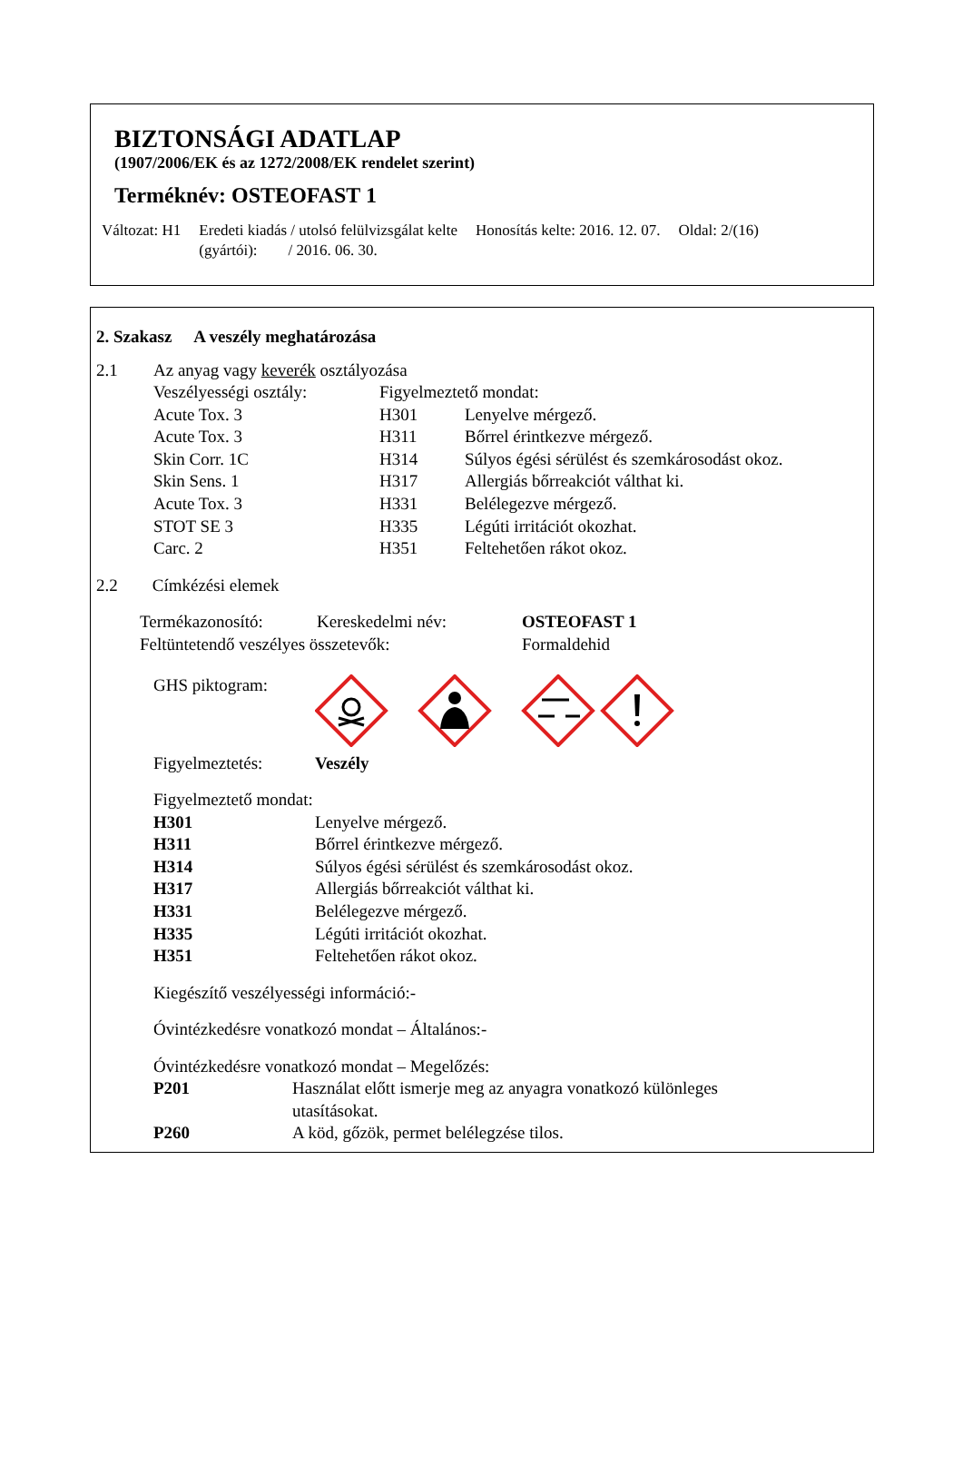BIZTONSÁGI ADATLAP
(1907/2006/EK és az 1272/2008/EK rendelet szerint)
Terméknév: OSTEOFAST 1
Változat: H1 Eredeti kiadás / utolsó felülvizsgálat kelte
(gyártói): / 2016. 06. 30. Honosítás kelte: 2016. 12. 07. Oldal: 2/(16)
2. Szakasz A veszély meghatározása
| 2.1 | Az anyag vagy keverék osztályozása | | |
| | Veszélyességi osztály: | Figyelmeztető mondat: | |
| | Acute Tox. 3 | H301 | Lenyelve mérgező. |
| | Acute Tox. 3 | H311 | Bőrrel érintkezve mérgező. |
| | Skin Corr. 1C | H314 | Súlyos égési sérülést és szemkárosodást okoz. |
| | Skin Sens. 1 | H317 | Allergiás bőrreakciót válthat ki. |
| | Acute Tox. 3 | H331 | Belélegezve mérgező. |
| | STOT SE 3 | H335 | Légúti irritációt okozhat. |
| | Carc. 2 | H351 | Feltehetően rákot okoz. |
2.2 Címkézési elemek
| Termékazonosító: | Kereskedelmi név: | OSTEOFAST 1 |
| Feltüntetendő veszélyes összetevők: | | Formaldehid |
GHS piktogram:
Figyelmeztetés: Veszély
Figyelmeztető mondat:
| H301 | Lenyelve mérgező. |
| H311 | Bőrrel érintkezve mérgező. |
| H314 | Súlyos égési sérülést és szemkárosodást okoz. |
| H317 | Allergiás bőrreakciót válthat ki. |
| H331 | Belélegezve mérgező. |
| H335 | Légúti irritációt okozhat. |
| H351 | Feltehetően rákot okoz. |
Kiegészítő veszélyességi információ:-
Óvintézkedésre vonatkozó mondat – Általános:-
Óvintézkedésre vonatkozó mondat – Megelőzés:
| P201 | Használat előtt ismerje meg az anyagra vonatkozó különleges utasításokat. |
| P260 | A köd, gőzök, permet belélegzése tilos. |